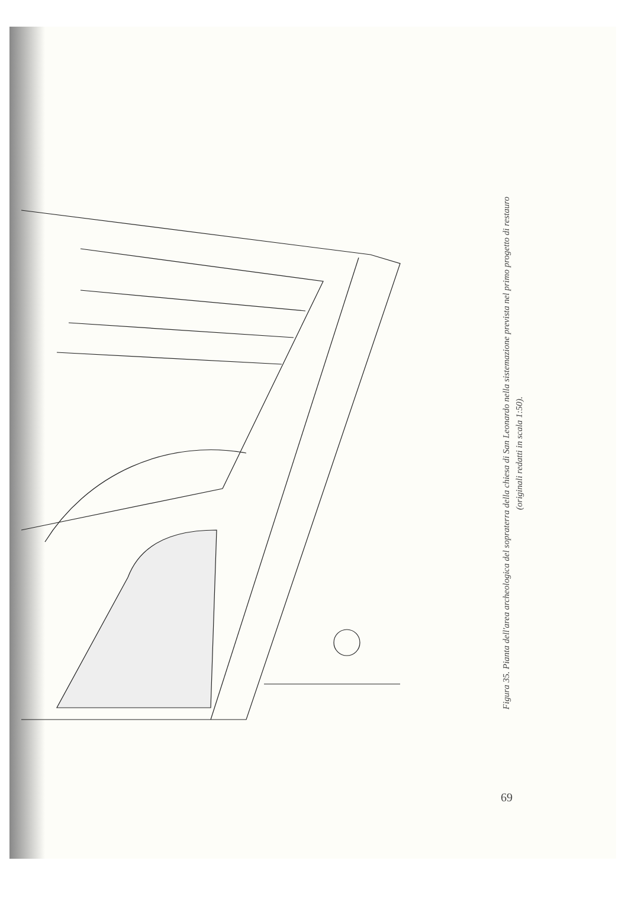Figura 35. Pianta dell'area archeologica del sopraterra della chiesa di San Leonardo nella sistemazione prevista nel primo progetto di restauro
(originali redatti in scala 1:50).
69